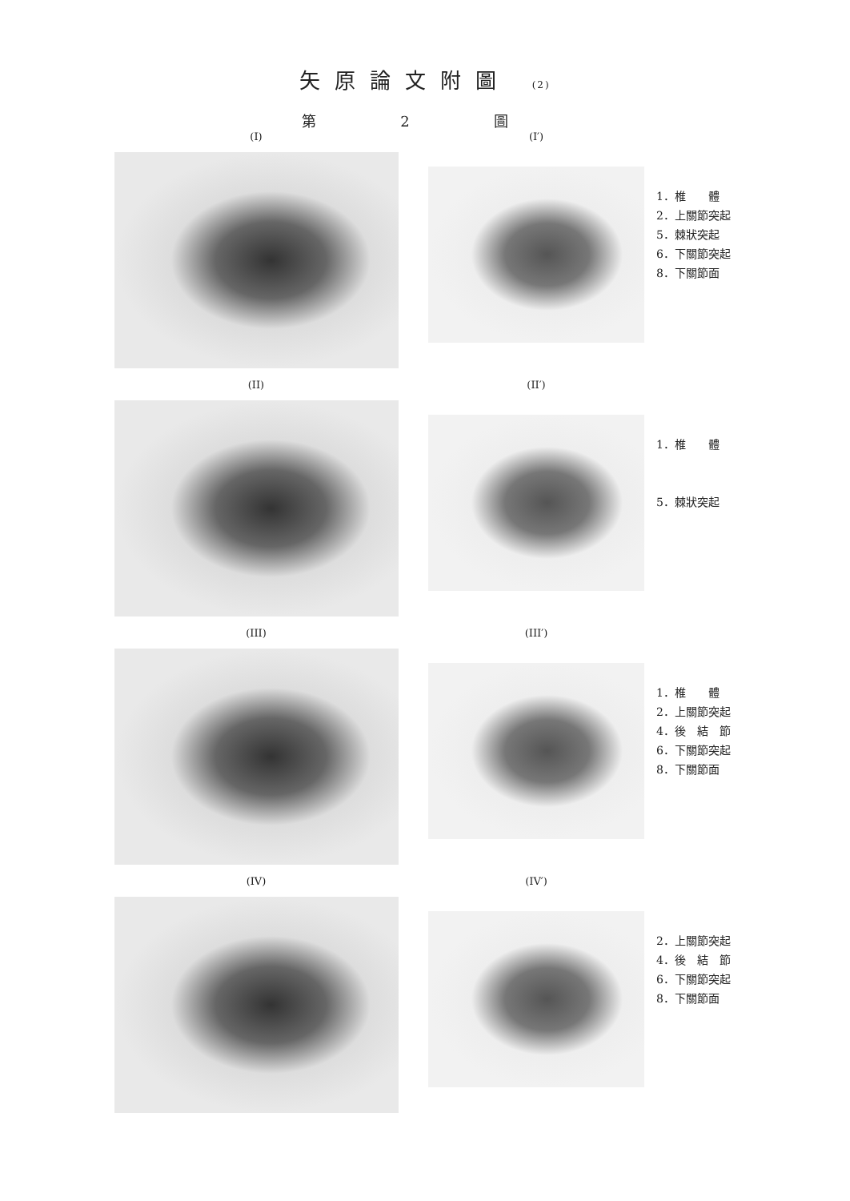矢原論文附圖 (2)
第 2 圖
(I) (I′)
1．椎　　體
2．上關節突起
5．棘狀突起
6．下關節突起
8．下關節面
(II) (II′)
1．椎　　體
5．棘狀突起
(III) (III′)
1．椎　　體
2．上關節突起
4．後　結　節
6．下關節突起
8．下關節面
(IV) (IV′)
2．上關節突起
4．後　結　節
6．下關節突起
8．下關節面